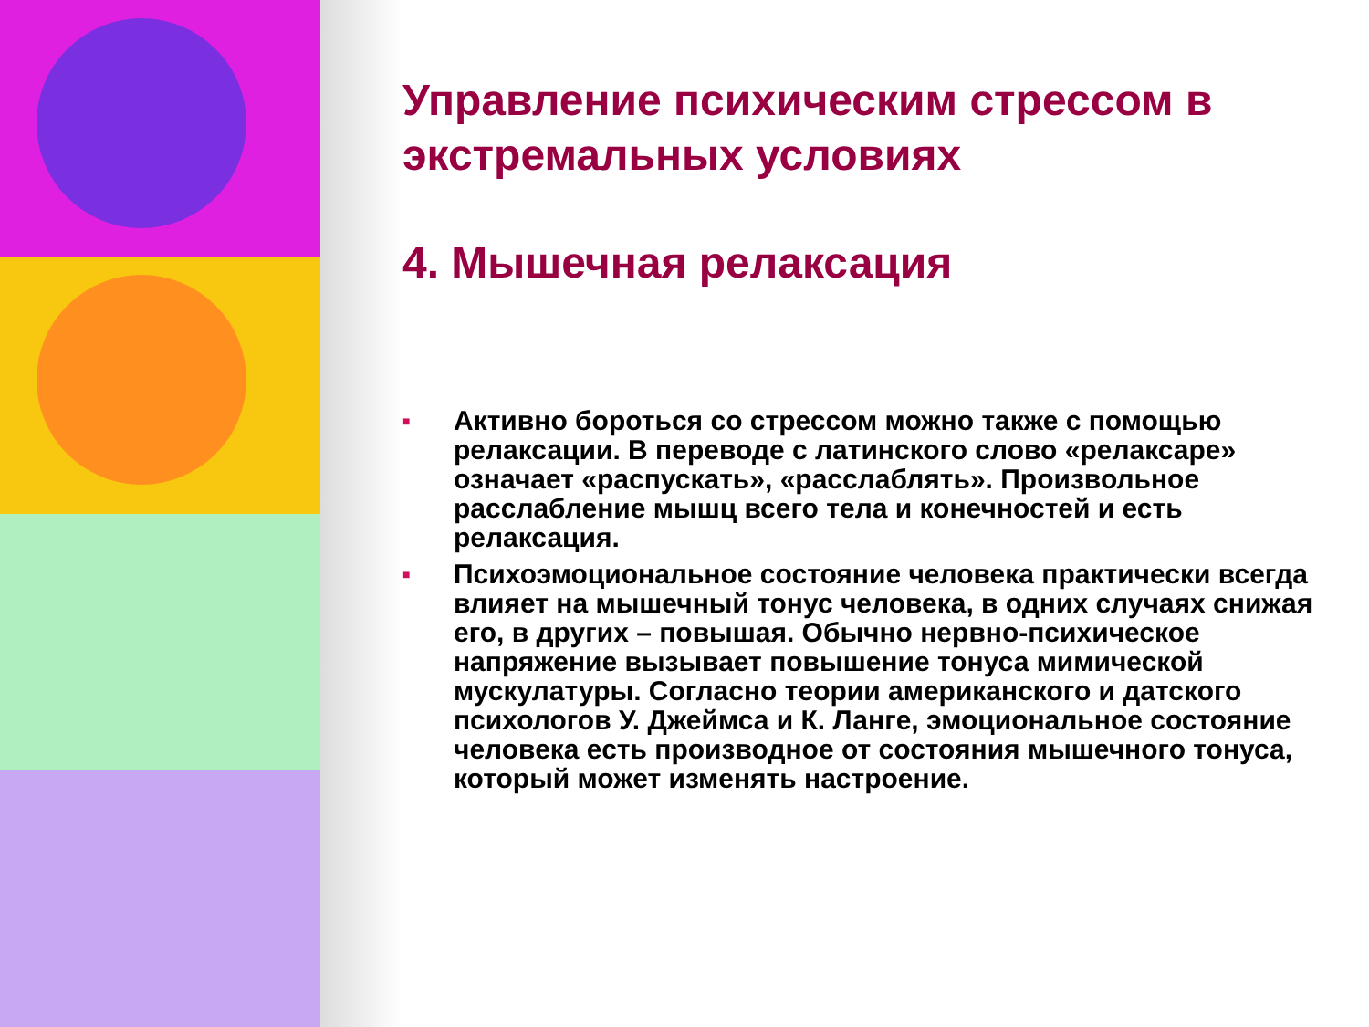Управление психическим стрессом в экстремальных условиях
4. Мышечная релаксация
■ Активно бороться со стрессом можно также с помощью релаксации. В переводе с латинского слово «релаксаре» означает «распускать», «расслаблять». Произвольное расслабление мышц всего тела и конечностей и есть релаксация.
■ Психоэмоциональное состояние человека практически всегда влияет на мышечный тонус человека, в одних случаях снижая его, в других – повышая. Обычно нервно-психическое напряжение вызывает повышение тонуса мимической мускулатуры. Согласно теории американского и датского психологов У. Джеймса и К. Ланге, эмоциональное состояние человека есть производное от состояния мышечного тонуса, который может изменять настроение.